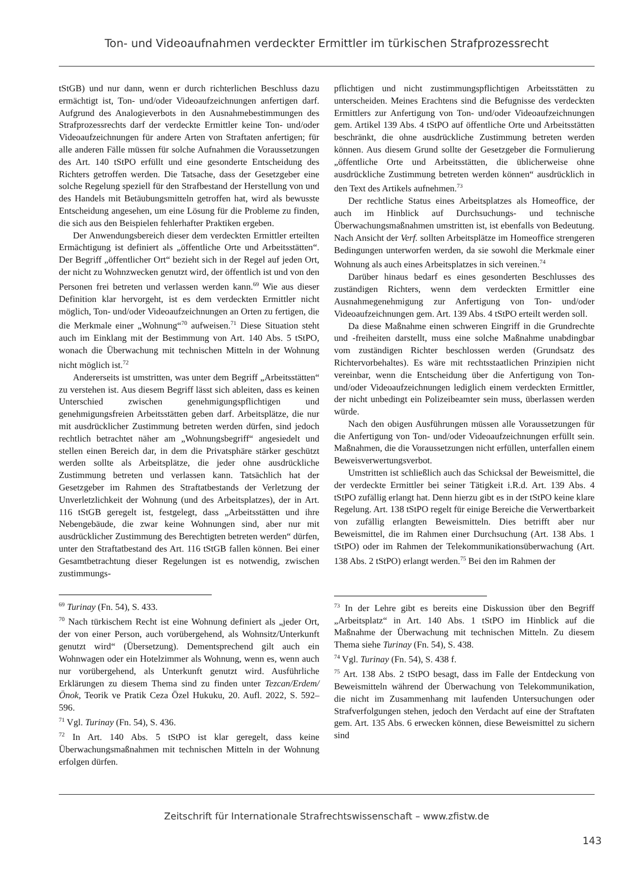Ton- und Videoaufnahmen verdeckter Ermittler im türkischen Strafprozessrecht
tStGB) und nur dann, wenn er durch richterlichen Beschluss dazu ermächtigt ist, Ton- und/oder Videoaufzeichnungen anfertigen darf. Aufgrund des Analogieverbots in den Ausnahmebestimmungen des Strafprozessrechts darf der verdeckte Ermittler keine Ton- und/oder Videoaufzeichnungen für andere Arten von Straftaten anfertigen; für alle anderen Fälle müssen für solche Aufnahmen die Voraussetzungen des Art. 140 tStPO erfüllt und eine gesonderte Entscheidung des Richters getroffen werden. Die Tatsache, dass der Gesetzgeber eine solche Regelung speziell für den Strafbestand der Herstellung von und des Handels mit Betäubungsmitteln getroffen hat, wird als bewusste Entscheidung angesehen, um eine Lösung für die Probleme zu finden, die sich aus den Beispielen fehlerhafter Praktiken ergeben.
Der Anwendungsbereich dieser dem verdeckten Ermittler erteilten Ermächtigung ist definiert als „öffentliche Orte und Arbeitsstätten“. Der Begriff „öffentlicher Ort“ bezieht sich in der Regel auf jeden Ort, der nicht zu Wohnzwecken genutzt wird, der öffentlich ist und von den Personen frei betreten und verlassen werden kann.<sup>69</sup> Wie aus dieser Definition klar hervorgeht, ist es dem verdeckten Ermittler nicht möglich, Ton- und/oder Videoaufzeichnungen an Orten zu fertigen, die die Merkmale einer „Wohnung“<sup>70</sup> aufweisen.<sup>71</sup> Diese Situation steht auch im Einklang mit der Bestimmung von Art. 140 Abs. 5 tStPO, wonach die Überwachung mit technischen Mitteln in der Wohnung nicht möglich ist.<sup>72</sup>
Andererseits ist umstritten, was unter dem Begriff „Arbeitsstätten“ zu verstehen ist. Aus diesem Begriff lässt sich ableiten, dass es keinen Unterschied zwischen genehmigungspflichtigen und genehmigungsfreien Arbeitsstätten geben darf. Arbeitsplätze, die nur mit ausdrücklicher Zustimmung betreten werden dürfen, sind jedoch rechtlich betrachtet näher am „Wohnungsbegriff“ angesiedelt und stellen einen Bereich dar, in dem die Privatsphäre stärker geschützt werden sollte als Arbeitsplätze, die jeder ohne ausdrückliche Zustimmung betreten und verlassen kann. Tatsächlich hat der Gesetzgeber im Rahmen des Straftatbestands der Verletzung der Unverletzlichkeit der Wohnung (und des Arbeitsplatzes), der in Art. 116 tStGB geregelt ist, festgelegt, dass „Arbeitsstätten und ihre Nebengebäude, die zwar keine Wohnungen sind, aber nur mit ausdrücklicher Zustimmung des Berechtigten betreten werden“ dürfen, unter den Straftatbestand des Art. 116 tStGB fallen können. Bei einer Gesamtbetrachtung dieser Regelungen ist es notwendig, zwischen zustimmungs-
<sup>69</sup> Turinay (Fn. 54), S. 433.
<sup>70</sup> Nach türkischem Recht ist eine Wohnung definiert als „jeder Ort, der von einer Person, auch vorübergehend, als Wohnsitz/Unterkunft genutzt wird“ (Übersetzung). Dementsprechend gilt auch ein Wohnwagen oder ein Hotelzimmer als Wohnung, wenn es, wenn auch nur vorübergehend, als Unterkunft genutzt wird. Ausführliche Erklärungen zu diesem Thema sind zu finden unter Tezcan/Erdem/Önok, Teorik ve Pratik Ceza Özel Hukuku, 20. Aufl. 2022, S. 592–596.
<sup>71</sup> Vgl. Turinay (Fn. 54), S. 436.
<sup>72</sup> In Art. 140 Abs. 5 tStPO ist klar geregelt, dass keine Überwachungsmaßnahmen mit technischen Mitteln in der Wohnung erfolgen dürfen.
pflichtigen und nicht zustimmungspflichtigen Arbeitsstätten zu unterscheiden. Meines Erachtens sind die Befugnisse des verdeckten Ermittlers zur Anfertigung von Ton- und/oder Videoaufzeichnungen gem. Artikel 139 Abs. 4 tStPO auf öffentliche Orte und Arbeitsstätten beschränkt, die ohne ausdrückliche Zustimmung betreten werden können. Aus diesem Grund sollte der Gesetzgeber die Formulierung „öffentliche Orte und Arbeitsstätten, die üblicherweise ohne ausdrückliche Zustimmung betreten werden können“ ausdrücklich in den Text des Artikels aufnehmen.<sup>73</sup>
Der rechtliche Status eines Arbeitsplatzes als Homeoffice, der auch im Hinblick auf Durchsuchungs- und technische Überwachungsmaßnahmen umstritten ist, ist ebenfalls von Bedeutung. Nach Ansicht der Verf. sollten Arbeitsplätze im Homeoffice strengeren Bedingungen unterworfen werden, da sie sowohl die Merkmale einer Wohnung als auch eines Arbeitsplatzes in sich vereinen.<sup>74</sup>
Darüber hinaus bedarf es eines gesonderten Beschlusses des zuständigen Richters, wenn dem verdeckten Ermittler eine Ausnahmegenehmigung zur Anfertigung von Ton- und/oder Videoaufzeichnungen gem. Art. 139 Abs. 4 tStPO erteilt werden soll.
Da diese Maßnahme einen schweren Eingriff in die Grundrechte und -freiheiten darstellt, muss eine solche Maßnahme unabdingbar vom zuständigen Richter beschlossen werden (Grundsatz des Richtervorbehaltes). Es wäre mit rechtsstaatlichen Prinzipien nicht vereinbar, wenn die Entscheidung über die Anfertigung von Ton- und/oder Videoaufzeichnungen lediglich einem verdeckten Ermittler, der nicht unbedingt ein Polizeibeamter sein muss, überlassen werden würde.
Nach den obigen Ausführungen müssen alle Voraussetzungen für die Anfertigung von Ton- und/oder Videoaufzeichnungen erfüllt sein. Maßnahmen, die die Voraussetzungen nicht erfüllen, unterfallen einem Beweisverwertungsverbot.
Umstritten ist schließlich auch das Schicksal der Beweismittel, die der verdeckte Ermittler bei seiner Tätigkeit i.R.d. Art. 139 Abs. 4 tStPO zufällig erlangt hat. Denn hierzu gibt es in der tStPO keine klare Regelung. Art. 138 tStPO regelt für einige Bereiche die Verwertbarkeit von zufällig erlangten Beweismitteln. Dies betrifft aber nur Beweismittel, die im Rahmen einer Durchsuchung (Art. 138 Abs. 1 tStPO) oder im Rahmen der Telekommunikationsüberwachung (Art. 138 Abs. 2 tStPO) erlangt werden.<sup>75</sup> Bei den im Rahmen der
<sup>73</sup> In der Lehre gibt es bereits eine Diskussion über den Begriff „Arbeitsplatz“ in Art. 140 Abs. 1 tStPO im Hinblick auf die Maßnahme der Überwachung mit technischen Mitteln. Zu diesem Thema siehe Turinay (Fn. 54), S. 438.
<sup>74</sup> Vgl. Turinay (Fn. 54), S. 438 f.
<sup>75</sup> Art. 138 Abs. 2 tStPO besagt, dass im Falle der Entdeckung von Beweismitteln während der Überwachung von Telekommunikation, die nicht im Zusammenhang mit laufenden Untersuchungen oder Strafverfolgungen stehen, jedoch den Verdacht auf eine der Straftaten gem. Art. 135 Abs. 6 erwecken können, diese Beweismittel zu sichern sind
Zeitschrift für Internationale Strafrechtswissenschaft – www.zfistw.de
143